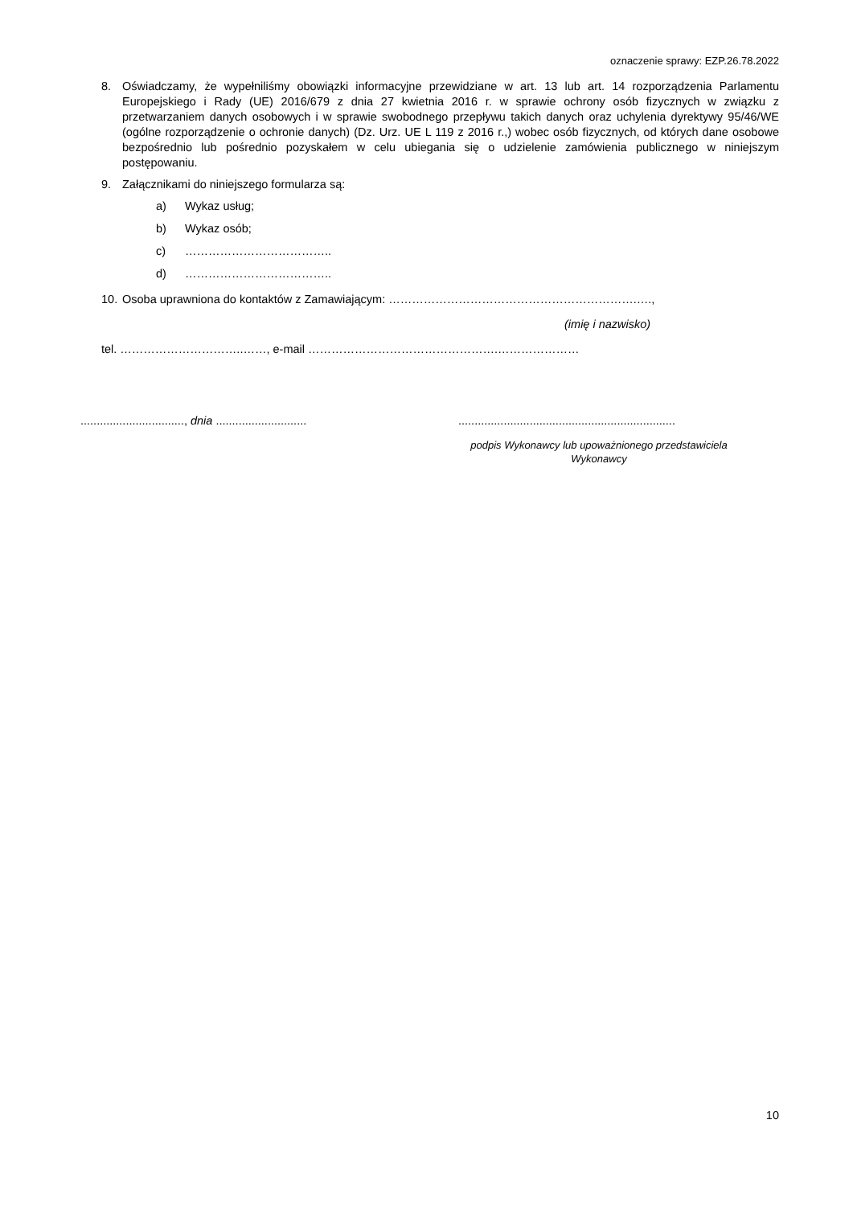oznaczenie sprawy: EZP.26.78.2022
8. Oświadczamy, że wypełniliśmy obowiązki informacyjne przewidziane w art. 13 lub art. 14 rozporządzenia Parlamentu Europejskiego i Rady (UE) 2016/679 z dnia 27 kwietnia 2016 r. w sprawie ochrony osób fizycznych w związku z przetwarzaniem danych osobowych i w sprawie swobodnego przepływu takich danych oraz uchylenia dyrektywy 95/46/WE (ogólne rozporządzenie o ochronie danych) (Dz. Urz. UE L 119 z 2016 r.,) wobec osób fizycznych, od których dane osobowe bezpośrednio lub pośrednio pozyskałem w celu ubiegania się o udzielenie zamówienia publicznego w niniejszym postępowaniu.
9. Załącznikami do niniejszego formularza są:
a) Wykaz usług;
b) Wykaz osób;
c) ………………………………..
d) ………………………………..
10.
Osoba uprawniona do kontaktów z Zamawiającym: ……………………………………………………….….,
(imię i nazwisko)
tel. …………………………..……, e-mail ………………………………………….…………………
................................, dnia ............................
...................................................................
podpis Wykonawcy lub upoważnionego przedstawiciela Wykonawcy
10